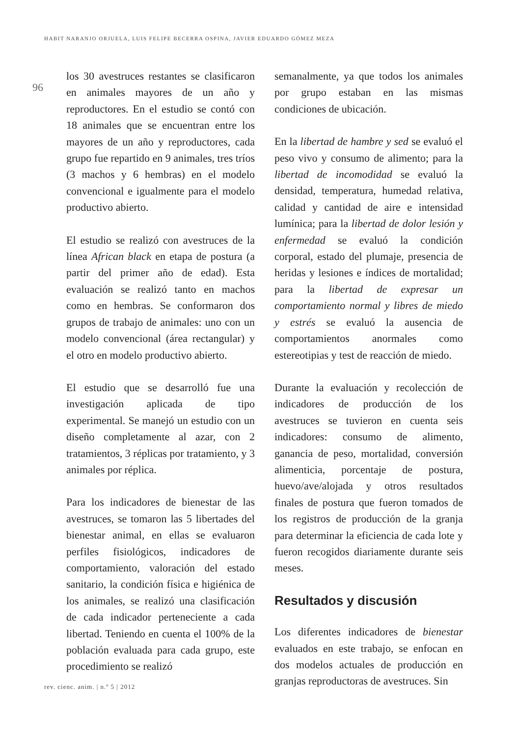HABIT NARANJO ORJUELA, LUIS FELIPE BECERRA OSPINA, JAVIER EDUARDO GÓMEZ MEZA
96
los 30 avestruces restantes se clasificaron en animales mayores de un año y reproductores. En el estudio se contó con 18 animales que se encuentran entre los mayores de un año y reproductores, cada grupo fue repartido en 9 animales, tres tríos (3 machos y 6 hembras) en el modelo convencional e igualmente para el modelo productivo abierto.
El estudio se realizó con avestruces de la línea African black en etapa de postura (a partir del primer año de edad). Esta evaluación se realizó tanto en machos como en hembras. Se conformaron dos grupos de trabajo de animales: uno con un modelo convencional (área rectangular) y el otro en modelo productivo abierto.
El estudio que se desarrolló fue una investigación aplicada de tipo experimental. Se manejó un estudio con un diseño completamente al azar, con 2 tratamientos, 3 réplicas por tratamiento, y 3 animales por réplica.
Para los indicadores de bienestar de las avestruces, se tomaron las 5 libertades del bienestar animal, en ellas se evaluaron perfiles fisiológicos, indicadores de comportamiento, valoración del estado sanitario, la condición física e higiénica de los animales, se realizó una clasificación de cada indicador perteneciente a cada libertad. Teniendo en cuenta el 100% de la población evaluada para cada grupo, este procedimiento se realizó
semanalmente, ya que todos los animales por grupo estaban en las mismas condiciones de ubicación.
En la libertad de hambre y sed se evaluó el peso vivo y consumo de alimento; para la libertad de incomodidad se evaluó la densidad, temperatura, humedad relativa, calidad y cantidad de aire e intensidad lumínica; para la libertad de dolor lesión y enfermedad se evaluó la condición corporal, estado del plumaje, presencia de heridas y lesiones e índices de mortalidad; para la libertad de expresar un comportamiento normal y libres de miedo y estrés se evaluó la ausencia de comportamientos anormales como estereotipias y test de reacción de miedo.
Durante la evaluación y recolección de indicadores de producción de los avestruces se tuvieron en cuenta seis indicadores: consumo de alimento, ganancia de peso, mortalidad, conversión alimenticia, porcentaje de postura, huevo/ave/alojada y otros resultados finales de postura que fueron tomados de los registros de producción de la granja para determinar la eficiencia de cada lote y fueron recogidos diariamente durante seis meses.
Resultados y discusión
Los diferentes indicadores de bienestar evaluados en este trabajo, se enfocan en dos modelos actuales de producción en granjas reproductoras de avestruces. Sin
rev. cienc. anim. | n.º 5 | 2012